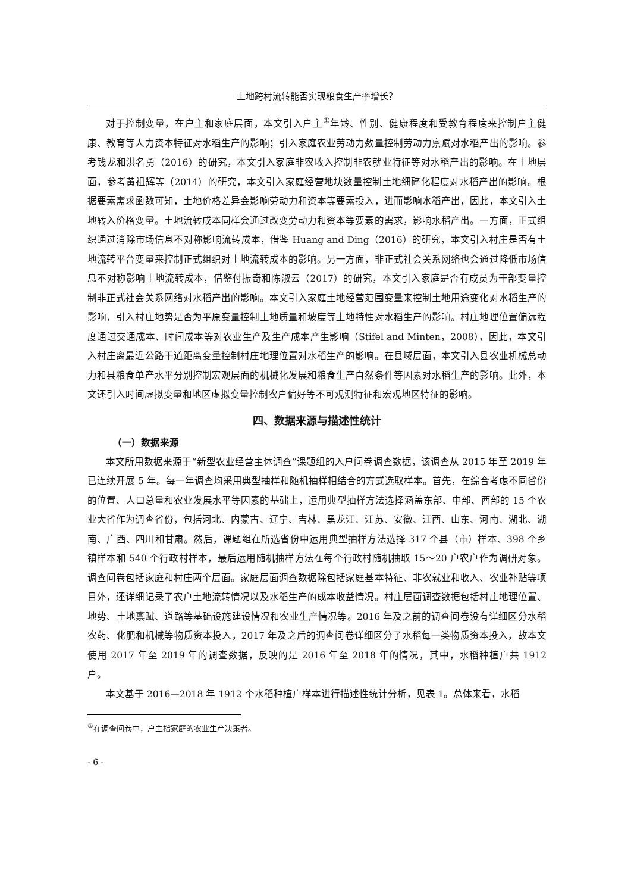土地跨村流转能否实现粮食生产率增长？
对于控制变量，在户主和家庭层面，本文引入户主<sup>①</sup>年龄、性别、健康程度和受教育程度来控制户主健康、教育等人力资本特征对水稻生产的影响；引入家庭农业劳动力数量控制劳动力禀赋对水稻产出的影响。参考钱龙和洪名勇（2016）的研究，本文引入家庭非农收入控制非农就业特征等对水稻产出的影响。在土地层面，参考黄祖辉等（2014）的研究，本文引入家庭经营地块数量控制土地细碎化程度对水稻产出的影响。根据要素需求函数可知，土地价格差异会影响劳动力和资本等要素投入，进而影响水稻产出，因此，本文引入土地转入价格变量。土地流转成本同样会通过改变劳动力和资本等要素的需求，影响水稻产出。一方面，正式组织通过消除市场信息不对称影响流转成本，借鉴 Huang and Ding（2016）的研究，本文引入村庄是否有土地流转平台变量来控制正式组织对土地流转成本的影响。另一方面，非正式社会关系网络也会通过降低市场信息不对称影响土地流转成本，借鉴付振奇和陈淑云（2017）的研究，本文引入家庭是否有成员为干部变量控制非正式社会关系网络对水稻产出的影响。本文引入家庭土地经营范围变量来控制土地用途变化对水稻生产的影响，引入村庄地势是否为平原变量控制土地质量和坡度等土地特性对水稻生产的影响。村庄地理位置偏远程度通过交通成本、时间成本等对农业生产及生产成本产生影响（Stifel and Minten，2008），因此，本文引入村庄离最近公路干道距离变量控制村庄地理位置对水稻生产的影响。在县域层面，本文引入县农业机械总动力和县粮食单产水平分别控制宏观层面的机械化发展和粮食生产自然条件等因素对水稻生产的影响。此外，本文还引入时间虚拟变量和地区虚拟变量控制农户偏好等不可观测特征和宏观地区特征的影响。
四、数据来源与描述性统计
（一）数据来源
本文所用数据来源于“新型农业经营主体调查”课题组的入户问卷调查数据，该调查从 2015 年至 2019 年已连续开展 5 年。每一年调查均采用典型抽样和随机抽样相结合的方式选取样本。首先，在综合考虑不同省份的位置、人口总量和农业发展水平等因素的基础上，运用典型抽样方法选择涵盖东部、中部、西部的 15 个农业大省作为调查省份，包括河北、内蒙古、辽宁、吉林、黑龙江、江苏、安徽、江西、山东、河南、湖北、湖南、广西、四川和甘肃。然后，课题组在所选省份中运用典型抽样方法选择 317 个县（市）样本、398 个乡镇样本和 540 个行政村样本，最后运用随机抽样方法在每个行政村随机抽取 15～20 户农户作为调研对象。调查问卷包括家庭和村庄两个层面。家庭层面调查数据除包括家庭基本特征、非农就业和收入、农业补贴等项目外，还详细记录了农户土地流转情况以及水稻生产的成本收益情况。村庄层面调查数据包括村庄地理位置、地势、土地禀赋、道路等基础设施建设情况和农业生产情况等。2016 年及之前的调查问卷没有详细区分水稻农药、化肥和机械等物质资本投入，2017 年及之后的调查问卷详细区分了水稻每一类物质资本投入，故本文使用 2017 年至 2019 年的调查数据，反映的是 2016 年至 2018 年的情况，其中，水稻种植户共 1912 户。
本文基于 2016—2018 年 1912 个水稻种植户样本进行描述性统计分析，见表 1。总体来看，水稻
<sup>①</sup>在调查问卷中，户主指家庭的农业生产决策者。
- 6 -